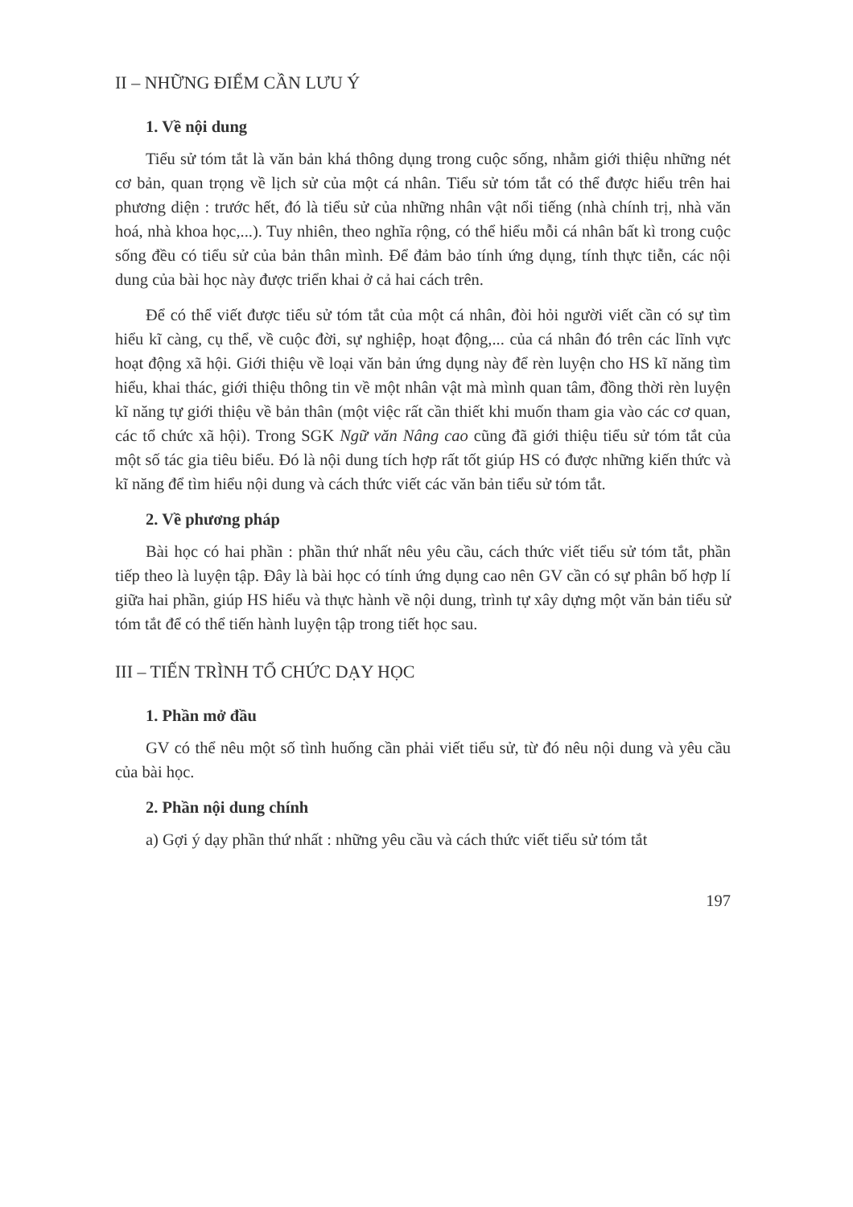II – NHỮNG ĐIỂM CẦN LƯU Ý
1. Về nội dung
Tiểu sử tóm tắt là văn bản khá thông dụng trong cuộc sống, nhằm giới thiệu những nét cơ bản, quan trọng về lịch sử của một cá nhân. Tiểu sử tóm tắt có thể được hiểu trên hai phương diện : trước hết, đó là tiểu sử của những nhân vật nổi tiếng (nhà chính trị, nhà văn hoá, nhà khoa học,...). Tuy nhiên, theo nghĩa rộng, có thể hiểu mỗi cá nhân bất kì trong cuộc sống đều có tiểu sử của bản thân mình. Để đảm bảo tính ứng dụng, tính thực tiễn, các nội dung của bài học này được triển khai ở cả hai cách trên.
Để có thể viết được tiểu sử tóm tắt của một cá nhân, đòi hỏi người viết cần có sự tìm hiểu kĩ càng, cụ thể, về cuộc đời, sự nghiệp, hoạt động,... của cá nhân đó trên các lĩnh vực hoạt động xã hội. Giới thiệu về loại văn bản ứng dụng này để rèn luyện cho HS kĩ năng tìm hiểu, khai thác, giới thiệu thông tin về một nhân vật mà mình quan tâm, đồng thời rèn luyện kĩ năng tự giới thiệu về bản thân (một việc rất cần thiết khi muốn tham gia vào các cơ quan, các tổ chức xã hội). Trong SGK Ngữ văn Nâng cao cũng đã giới thiệu tiểu sử tóm tắt của một số tác gia tiêu biểu. Đó là nội dung tích hợp rất tốt giúp HS có được những kiến thức và kĩ năng để tìm hiểu nội dung và cách thức viết các văn bản tiểu sử tóm tắt.
2. Về phương pháp
Bài học có hai phần : phần thứ nhất nêu yêu cầu, cách thức viết tiểu sử tóm tắt, phần tiếp theo là luyện tập. Đây là bài học có tính ứng dụng cao nên GV cần có sự phân bố hợp lí giữa hai phần, giúp HS hiểu và thực hành về nội dung, trình tự xây dựng một văn bản tiểu sử tóm tắt để có thể tiến hành luyện tập trong tiết học sau.
III – TIẾN TRÌNH TỔ CHỨC DẠY HỌC
1. Phần mở đầu
GV có thể nêu một số tình huống cần phải viết tiểu sử, từ đó nêu nội dung và yêu cầu của bài học.
2. Phần nội dung chính
a) Gợi ý dạy phần thứ nhất : những yêu cầu và cách thức viết tiểu sử tóm tắt
197